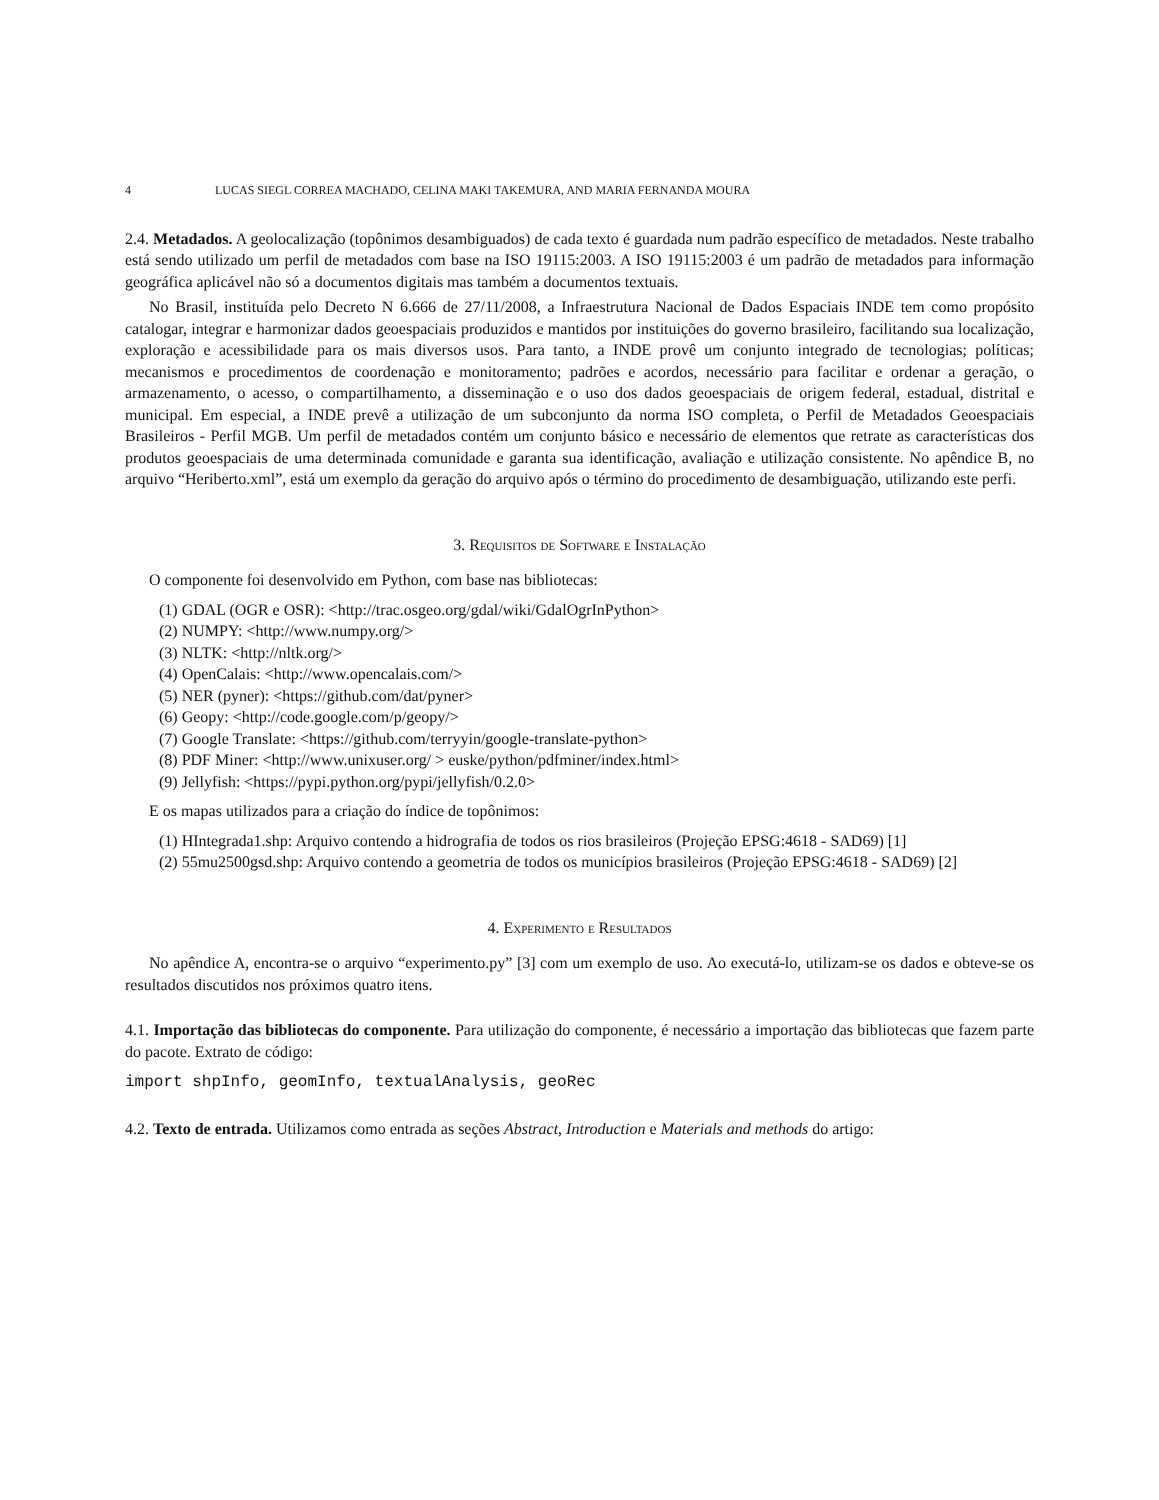4 LUCAS SIEGL CORREA MACHADO, CELINA MAKI TAKEMURA, AND MARIA FERNANDA MOURA
2.4. Metadados. A geolocalização (topônimos desambiguados) de cada texto é guardada num padrão específico de metadados. Neste trabalho está sendo utilizado um perfil de metadados com base na ISO 19115:2003. A ISO 19115:2003 é um padrão de metadados para informação geográfica aplicável não só a documentos digitais mas também a documentos textuais.
No Brasil, instituída pelo Decreto N 6.666 de 27/11/2008, a Infraestrutura Nacional de Dados Espaciais INDE tem como propósito catalogar, integrar e harmonizar dados geoespaciais produzidos e mantidos por instituições do governo brasileiro, facilitando sua localização, exploração e acessibilidade para os mais diversos usos. Para tanto, a INDE provê um conjunto integrado de tecnologias; políticas; mecanismos e procedimentos de coordenação e monitoramento; padrões e acordos, necessário para facilitar e ordenar a geração, o armazenamento, o acesso, o compartilhamento, a disseminação e o uso dos dados geoespaciais de origem federal, estadual, distrital e municipal. Em especial, a INDE prevê a utilização de um subconjunto da norma ISO completa, o Perfil de Metadados Geoespaciais Brasileiros - Perfil MGB. Um perfil de metadados contém um conjunto básico e necessário de elementos que retrate as características dos produtos geoespaciais de uma determinada comunidade e garanta sua identificação, avaliação e utilização consistente. No apêndice B, no arquivo “Heriberto.xml”, está um exemplo da geração do arquivo após o término do procedimento de desambiguação, utilizando este perfi.
3. Requisitos de Software e Instalação
O componente foi desenvolvido em Python, com base nas bibliotecas:
(1) GDAL (OGR e OSR): <http://trac.osgeo.org/gdal/wiki/GdalOgrInPython>
(2) NUMPY: <http://www.numpy.org/>
(3) NLTK: <http://nltk.org/>
(4) OpenCalais: <http://www.opencalais.com/>
(5) NER (pyner): <https://github.com/dat/pyner>
(6) Geopy: <http://code.google.com/p/geopy/>
(7) Google Translate: <https://github.com/terryyin/google-translate-python>
(8) PDF Miner: <http://www.unixuser.org/ > euske/python/pdfminer/index.html>
(9) Jellyfish: <https://pypi.python.org/pypi/jellyfish/0.2.0>
E os mapas utilizados para a criação do índice de topônimos:
(1) HIntegrada1.shp: Arquivo contendo a hidrografia de todos os rios brasileiros (Projeção EPSG:4618 - SAD69) [1]
(2) 55mu2500gsd.shp: Arquivo contendo a geometria de todos os municípios brasileiros (Projeção EPSG:4618 - SAD69) [2]
4. Experimento e Resultados
No apêndice A, encontra-se o arquivo “experimento.py” [3] com um exemplo de uso. Ao executá-lo, utilizam-se os dados e obteve-se os resultados discutidos nos próximos quatro itens.
4.1. Importação das bibliotecas do componente. Para utilização do componente, é necessário a importação das bibliotecas que fazem parte do pacote. Extrato de código:
import shpInfo, geomInfo, textualAnalysis, geoRec
4.2. Texto de entrada. Utilizamos como entrada as seções Abstract, Introduction e Materials and methods do artigo: